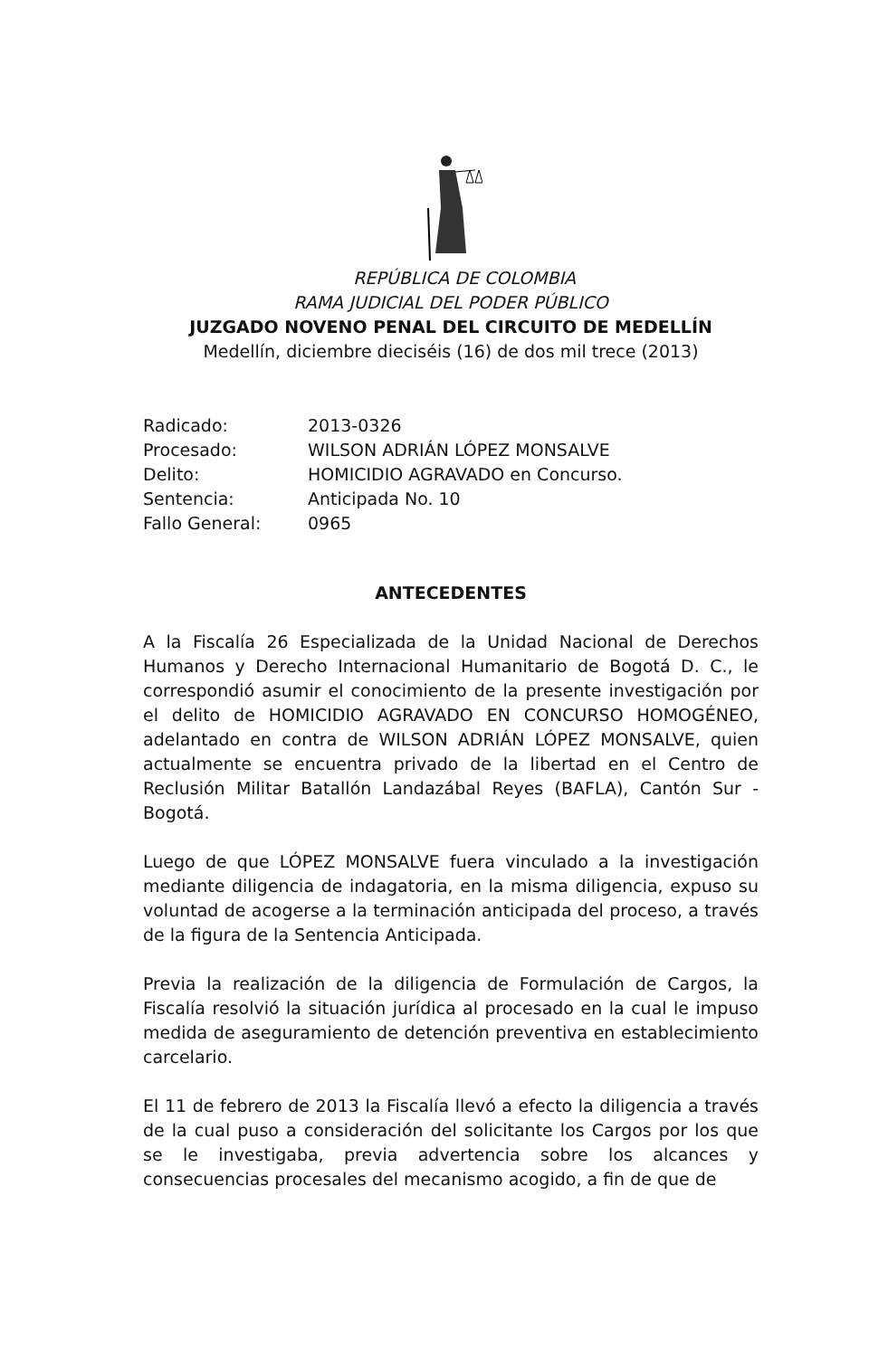REPÚBLICA DE COLOMBIA
RAMA JUDICIAL DEL PODER PÚBLICO
JUZGADO NOVENO PENAL DEL CIRCUITO DE MEDELLÍN
Medellín, diciembre dieciséis (16) de dos mil trece (2013)
Radicado: 2013-0326
Procesado: WILSON ADRIÁN LÓPEZ MONSALVE
Delito: HOMICIDIO AGRAVADO en Concurso.
Sentencia: Anticipada No. 10
Fallo General: 0965
ANTECEDENTES
A la Fiscalía 26 Especializada de la Unidad Nacional de Derechos Humanos y Derecho Internacional Humanitario de Bogotá D. C., le correspondió asumir el conocimiento de la presente investigación por el delito de HOMICIDIO AGRAVADO EN CONCURSO HOMOGÉNEO, adelantado en contra de WILSON ADRIÁN LÓPEZ MONSALVE, quien actualmente se encuentra privado de la libertad en el Centro de Reclusión Militar Batallón Landazábal Reyes (BAFLA), Cantón Sur - Bogotá.
Luego de que LÓPEZ MONSALVE fuera vinculado a la investigación mediante diligencia de indagatoria, en la misma diligencia, expuso su voluntad de acogerse a la terminación anticipada del proceso, a través de la figura de la Sentencia Anticipada.
Previa la realización de la diligencia de Formulación de Cargos, la Fiscalía resolvió la situación jurídica al procesado en la cual le impuso medida de aseguramiento de detención preventiva en establecimiento carcelario.
El 11 de febrero de 2013 la Fiscalía llevó a efecto la diligencia a través de la cual puso a consideración del solicitante los Cargos por los que se le investigaba, previa advertencia sobre los alcances y consecuencias procesales del mecanismo acogido, a fin de que de